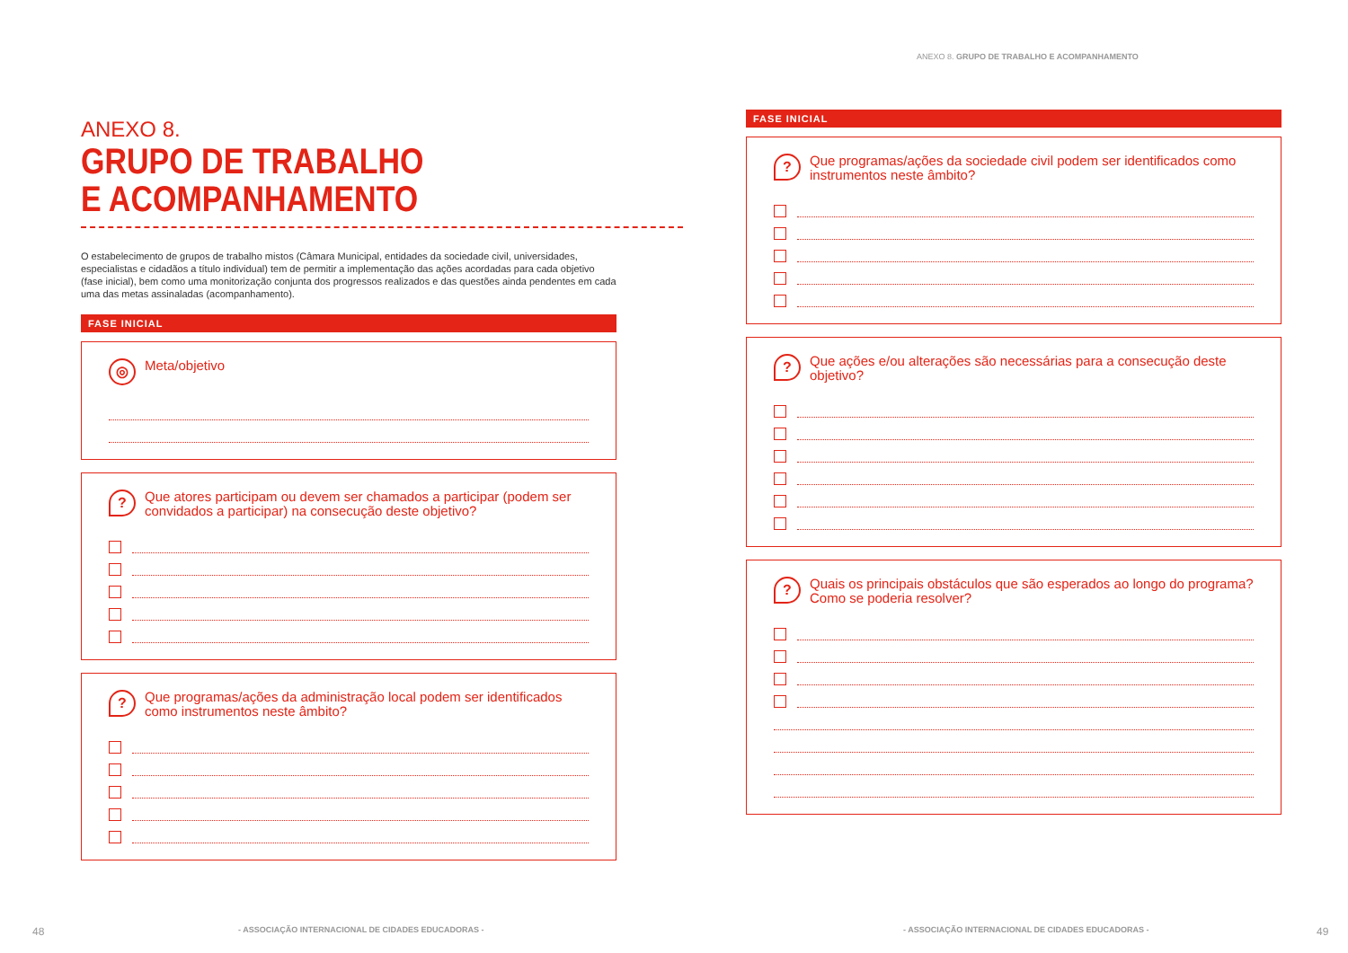ANEXO 8.
GRUPO DE TRABALHO
E ACOMPANHAMENTO
O estabelecimento de grupos de trabalho mistos (Câmara Municipal, entidades da sociedade civil, universidades, especialistas e cidadãos a título individual) tem de permitir a implementação das ações acordadas para cada objetivo (fase inicial), bem como uma monitorização conjunta dos progressos realizados e das questões ainda pendentes em cada uma das metas assinaladas (acompanhamento).
FASE INICIAL
◎ Meta/objetivo
? Que atores participam ou devem ser chamados a participar (podem ser convidados a participar) na consecução deste objetivo?
? Que programas/ações da administração local podem ser identificados como instrumentos neste âmbito?
48
- ASSOCIAÇÃO INTERNACIONAL DE CIDADES EDUCADORAS -
ANEXO 8. GRUPO DE TRABALHO E ACOMPANHAMENTO
FASE INICIAL
? Que programas/ações da sociedade civil podem ser identificados como instrumentos neste âmbito?
? Que ações e/ou alterações são necessárias para a consecução deste objetivo?
? Quais os principais obstáculos que são esperados ao longo do programa? Como se poderia resolver?
- ASSOCIAÇÃO INTERNACIONAL DE CIDADES EDUCADORAS -
49